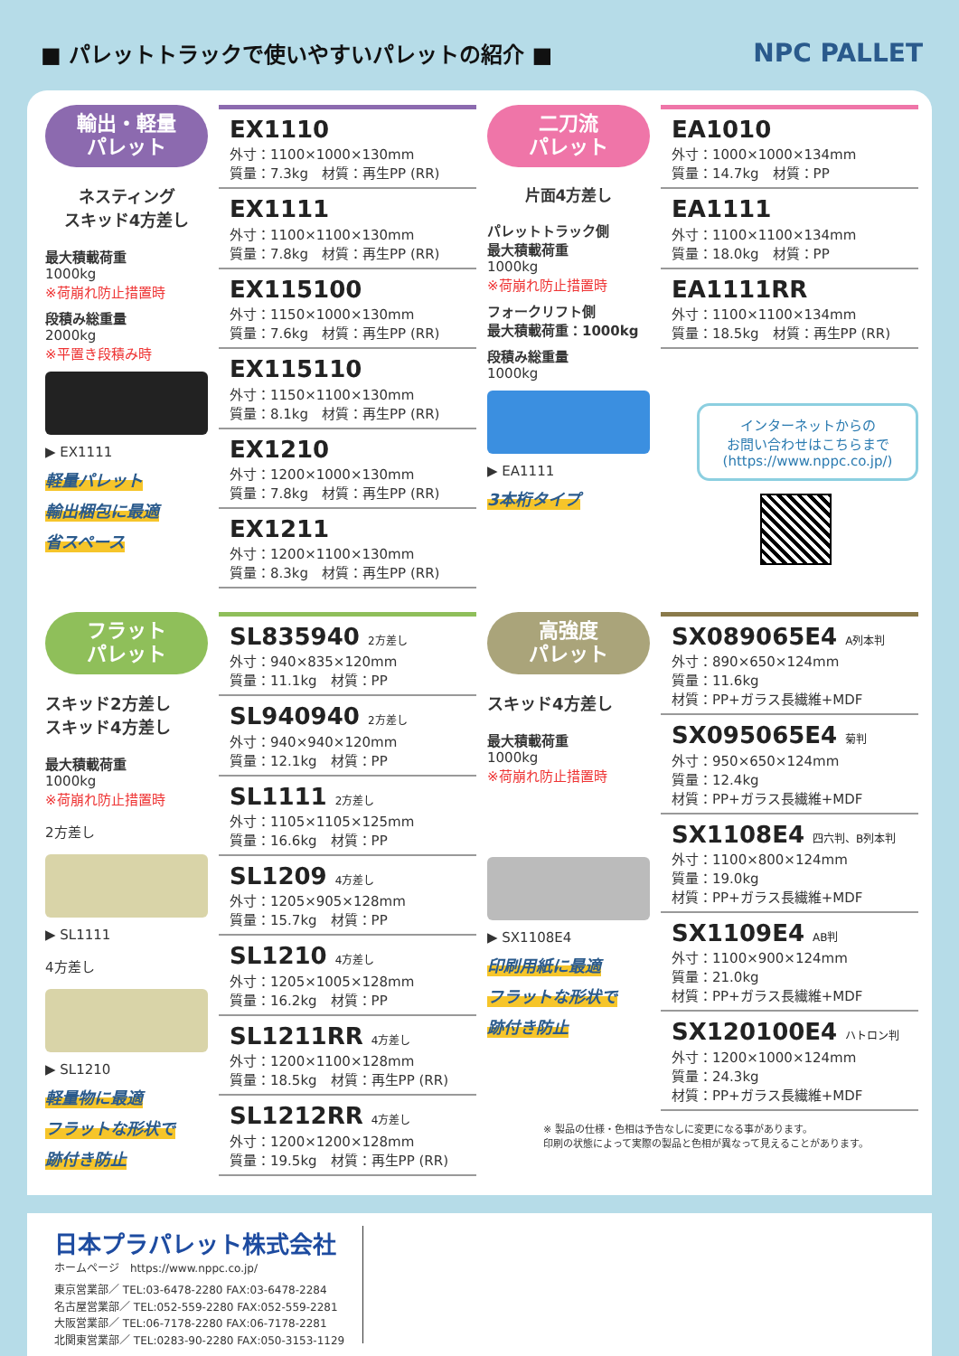■ パレットトラックで使いやすいパレットの紹介 ■
NPC PALLET
輸出・軽量
パレット
ネスティング
スキッド4方差し
最大積載荷重
1000kg
※荷崩れ防止措置時
段積み総重量
2000kg
※平置き段積み時
▶ EX1111
軽量パレット
輸出梱包に最適
省スペース
EX1110
外寸：1100×1000×130mm
質量：7.3kg　材質：再生PP (RR)
EX1111
外寸：1100×1100×130mm
質量：7.8kg　材質：再生PP (RR)
EX115100
外寸：1150×1000×130mm
質量：7.6kg　材質：再生PP (RR)
EX115110
外寸：1150×1100×130mm
質量：8.1kg　材質：再生PP (RR)
EX1210
外寸：1200×1000×130mm
質量：7.8kg　材質：再生PP (RR)
EX1211
外寸：1200×1100×130mm
質量：8.3kg　材質：再生PP (RR)
二刀流
パレット
片面4方差し
パレットトラック側
最大積載荷重
1000kg
※荷崩れ防止措置時
フォークリフト側
最大積載荷重：1000kg
段積み総重量
1000kg
▶ EA1111
3本桁タイプ
EA1010
外寸：1000×1000×134mm
質量：14.7kg　材質：PP
EA1111
外寸：1100×1100×134mm
質量：18.0kg　材質：PP
EA1111RR
外寸：1100×1100×134mm
質量：18.5kg　材質：再生PP (RR)
インターネットからの
お問い合わせはこちらまで
(https://www.nppc.co.jp/)
フラット
パレット
スキッド2方差し
スキッド4方差し
最大積載荷重
1000kg
※荷崩れ防止措置時
2方差し
▶ SL1111
4方差し
▶ SL1210
軽量物に最適
フラットな形状で
跡付き防止
SL835940 2方差し
外寸：940×835×120mm
質量：11.1kg　材質：PP
SL940940 2方差し
外寸：940×940×120mm
質量：12.1kg　材質：PP
SL1111 2方差し
外寸：1105×1105×125mm
質量：16.6kg　材質：PP
SL1209 4方差し
外寸：1205×905×128mm
質量：15.7kg　材質：PP
SL1210 4方差し
外寸：1205×1005×128mm
質量：16.2kg　材質：PP
SL1211RR 4方差し
外寸：1200×1100×128mm
質量：18.5kg　材質：再生PP (RR)
SL1212RR 4方差し
外寸：1200×1200×128mm
質量：19.5kg　材質：再生PP (RR)
高強度
パレット
スキッド4方差し
最大積載荷重
1000kg
※荷崩れ防止措置時
▶ SX1108E4
印刷用紙に最適
フラットな形状で
跡付き防止
SX089065E4 A列本判
外寸：890×650×124mm
質量：11.6kg
材質：PP+ガラス長繊維+MDF
SX095065E4 菊判
外寸：950×650×124mm
質量：12.4kg
材質：PP+ガラス長繊維+MDF
SX1108E4 四六判、B列本判
外寸：1100×800×124mm
質量：19.0kg
材質：PP+ガラス長繊維+MDF
SX1109E4 AB判
外寸：1100×900×124mm
質量：21.0kg
材質：PP+ガラス長繊維+MDF
SX120100E4 ハトロン判
外寸：1200×1000×124mm
質量：24.3kg
材質：PP+ガラス長繊維+MDF
※ 製品の仕様・色相は予告なしに変更になる事があります。
印刷の状態によって実際の製品と色相が異なって見えることがあります。
日本プラパレット株式会社
ホームページ　https://www.nppc.co.jp/
東京営業部／ TEL:03-6478-2280 FAX:03-6478-2284
名古屋営業部／ TEL:052-559-2280 FAX:052-559-2281
大阪営業部／ TEL:06-7178-2280 FAX:06-7178-2281
北関東営業部／ TEL:0283-90-2280 FAX:050-3153-1129